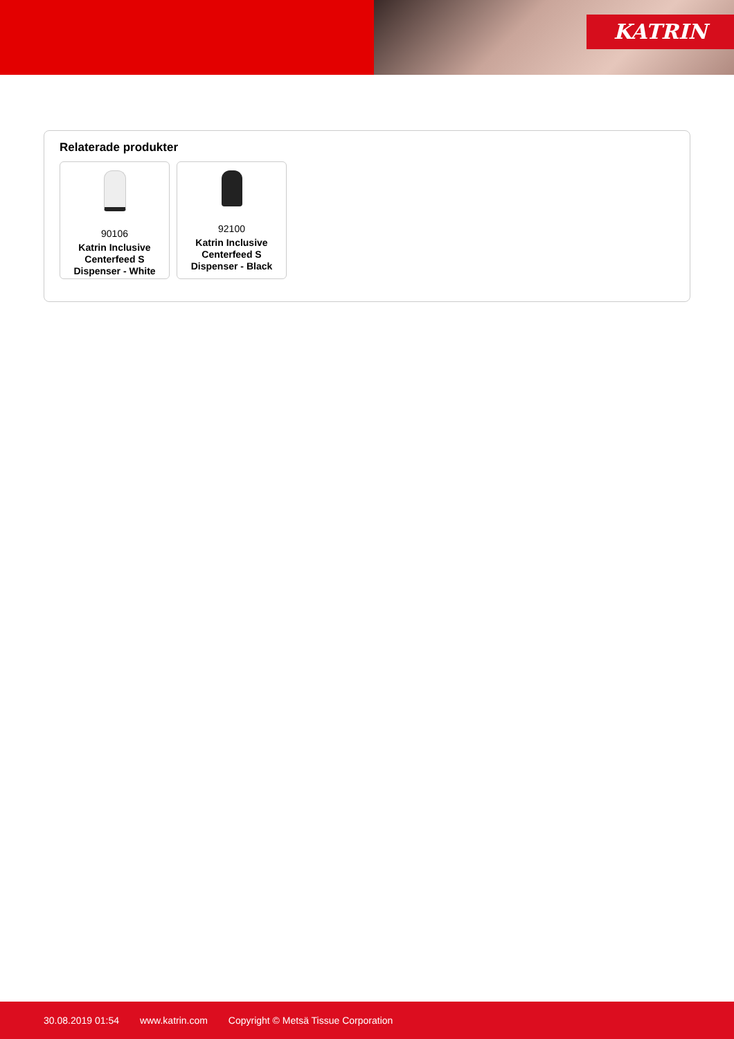KATRIN
Relaterade produkter
90106
Katrin Inclusive Centerfeed S Dispenser - White
92100
Katrin Inclusive Centerfeed S Dispenser - Black
30.08.2019 01:54 www.katrin.com Copyright © Metsä Tissue Corporation